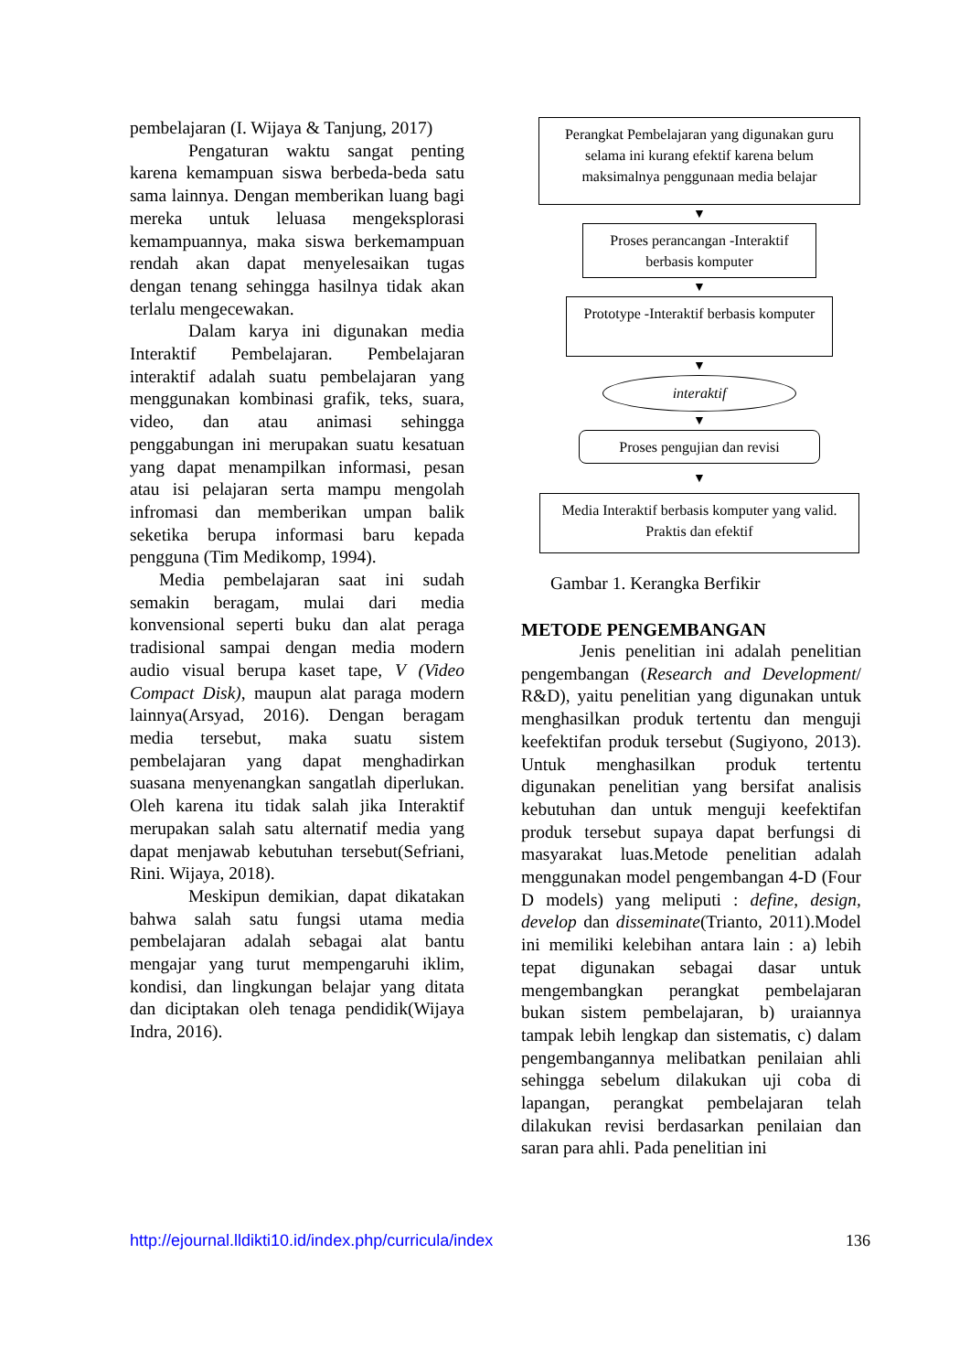pembelajaran (I. Wijaya & Tanjung, 2017)
Pengaturan waktu sangat penting karena kemampuan siswa berbeda-beda satu sama lainnya. Dengan memberikan luang bagi mereka untuk leluasa mengeksplorasi kemampuannya, maka siswa berkemampuan rendah akan dapat menyelesaikan tugas dengan tenang sehingga hasilnya tidak akan terlalu mengecewakan.
Dalam karya ini digunakan media Interaktif Pembelajaran. Pembelajaran interaktif adalah suatu pembelajaran yang menggunakan kombinasi grafik, teks, suara, video, dan atau animasi sehingga penggabungan ini merupakan suatu kesatuan yang dapat menampilkan informasi, pesan atau isi pelajaran serta mampu mengolah infromasi dan memberikan umpan balik seketika berupa informasi baru kepada pengguna (Tim Medikomp, 1994).
Media pembelajaran saat ini sudah semakin beragam, mulai dari media konvensional seperti buku dan alat peraga tradisional sampai dengan media modern audio visual berupa kaset tape, V (Video Compact Disk), maupun alat paraga modern lainnya(Arsyad, 2016). Dengan beragam media tersebut, maka suatu sistem pembelajaran yang dapat menghadirkan suasana menyenangkan sangatlah diperlukan. Oleh karena itu tidak salah jika Interaktif merupakan salah satu alternatif media yang dapat menjawab kebutuhan tersebut(Sefriani, Rini. Wijaya, 2018).
Meskipun demikian, dapat dikatakan bahwa salah satu fungsi utama media pembelajaran adalah sebagai alat bantu mengajar yang turut mempengaruhi iklim, kondisi, dan lingkungan belajar yang ditata dan diciptakan oleh tenaga pendidik(Wijaya Indra, 2016).
Perangkat Pembelajaran yang digunakan guru selama ini kurang efektif karena belum maksimalnya penggunaan media belajar
▼
Proses perancangan -Interaktif berbasis komputer
▼
Prototype -Interaktif berbasis komputer
▼
interaktif
▼
Proses pengujian dan revisi
▼
Media Interaktif berbasis komputer yang valid. Praktis dan efektif
Gambar 1. Kerangka Berfikir
METODE PENGEMBANGAN
Jenis penelitian ini adalah penelitian pengembangan (Research and Development/ R&D), yaitu penelitian yang digunakan untuk menghasilkan produk tertentu dan menguji keefektifan produk tersebut (Sugiyono, 2013). Untuk menghasilkan produk tertentu digunakan penelitian yang bersifat analisis kebutuhan dan untuk menguji keefektifan produk tersebut supaya dapat berfungsi di masyarakat luas.Metode penelitian adalah menggunakan model pengembangan 4-D (Four D models) yang meliputi : define, design, develop dan disseminate(Trianto, 2011).Model ini memiliki kelebihan antara lain : a) lebih tepat digunakan sebagai dasar untuk mengembangkan perangkat pembelajaran bukan sistem pembelajaran, b) uraiannya tampak lebih lengkap dan sistematis, c) dalam pengembangannya melibatkan penilaian ahli sehingga sebelum dilakukan uji coba di lapangan, perangkat pembelajaran telah dilakukan revisi berdasarkan penilaian dan saran para ahli. Pada penelitian ini
http://ejournal.lldikti10.id/index.php/curricula/index 136